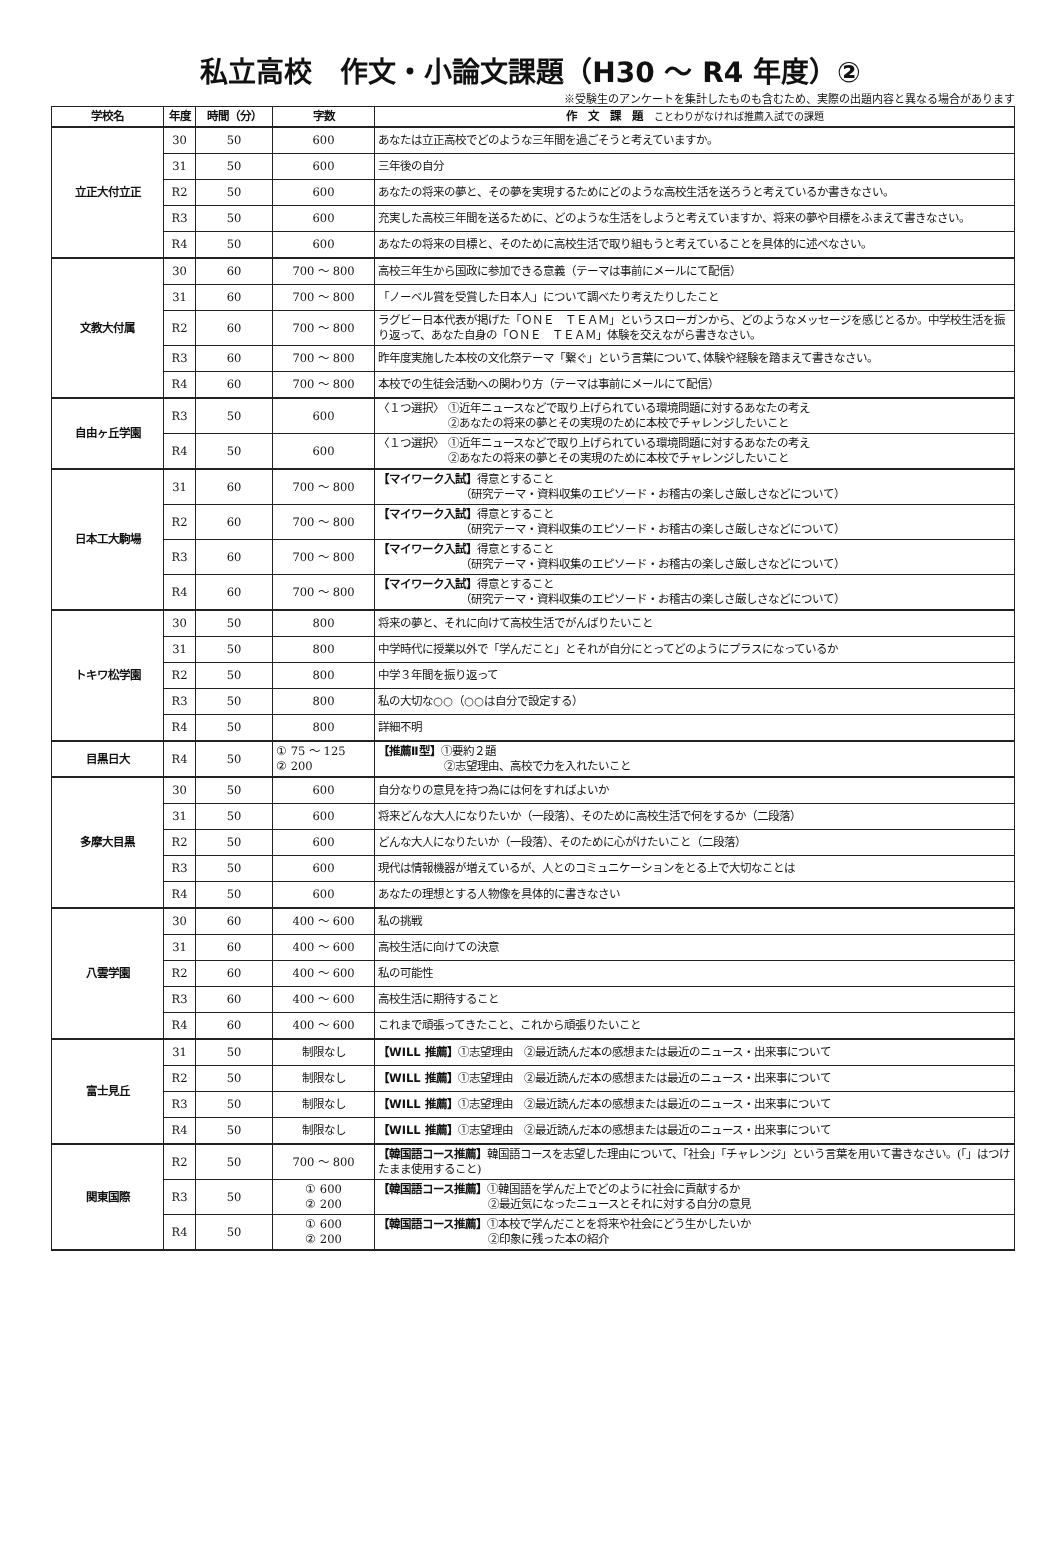私立高校　作文・小論文課題（H30 ～ R4 年度）②
※受験生のアンケートを集計したものも含むため、実際の出題内容と異なる場合があります
| 学校名 | 年度 | 時間（分） | 字数 | 作 文 課 題 ことわりがなければ推薦入試での課題 |
| --- | --- | --- | --- | --- |
| 立正大付立正 | 30 | 50 | 600 | あなたは立正高校でどのような三年間を過ごそうと考えていますか。 |
| | 31 | 50 | 600 | 三年後の自分 |
| | R2 | 50 | 600 | あなたの将来の夢と、その夢を実現するためにどのような高校生活を送ろうと考えているか書きなさい。 |
| | R3 | 50 | 600 | 充実した高校三年間を送るために、どのような生活をしようと考えていますか、将来の夢や目標をふまえて書きなさい。 |
| | R4 | 50 | 600 | あなたの将来の目標と、そのために高校生活で取り組もうと考えていることを具体的に述べなさい。 |
| 文教大付属 | 30 | 60 | 700 ～ 800 | 高校三年生から国政に参加できる意義（テーマは事前にメールにて配信） |
| | 31 | 60 | 700 ～ 800 | 「ノーベル賞を受賞した日本人」について調べたり考えたりしたこと |
| | R2 | 60 | 700 ～ 800 | ラグビー日本代表が掲げた「ＯＮＥ ＴＥＡＭ」というスローガンから、どのようなメッセージを感じとるか。中学校生活を振り返って、あなた自身の「ＯＮＥ ＴＥＡＭ」体験を交えながら書きなさい。 |
| | R3 | 60 | 700 ～ 800 | 昨年度実施した本校の文化祭テーマ「繋ぐ」という言葉について､体験や経験を踏まえて書きなさい。 |
| | R4 | 60 | 700 ～ 800 | 本校での生徒会活動への関わり方（テーマは事前にメールにて配信） |
| 自由ヶ丘学園 | R3 | 50 | 600 | 〈１つ選択〉 ①近年ニュースなどで取り上げられている環境問題に対するあなたの考え ②あなたの将来の夢とその実現のために本校でチャレンジしたいこと |
| | R4 | 50 | 600 | 〈１つ選択〉 ①近年ニュースなどで取り上げられている環境問題に対するあなたの考え ②あなたの将来の夢とその実現のために本校でチャレンジしたいこと |
| 日本工大駒場 | 31 | 60 | 700 ～ 800 | 【マイワーク入試】 得意とすること （研究テーマ・資料収集のエピソード・お稽古の楽しさ厳しさなどについて） |
| | R2 | 60 | 700 ～ 800 | 【マイワーク入試】 得意とすること （研究テーマ・資料収集のエピソード・お稽古の楽しさ厳しさなどについて） |
| | R3 | 60 | 700 ～ 800 | 【マイワーク入試】 得意とすること （研究テーマ・資料収集のエピソード・お稽古の楽しさ厳しさなどについて） |
| | R4 | 60 | 700 ～ 800 | 【マイワーク入試】 得意とすること （研究テーマ・資料収集のエピソード・お稽古の楽しさ厳しさなどについて） |
| トキワ松学園 | 30 | 50 | 800 | 将来の夢と、それに向けて高校生活でがんばりたいこと |
| | 31 | 50 | 800 | 中学時代に授業以外で「学んだこと」とそれが自分にとってどのようにプラスになっているか |
| | R2 | 50 | 800 | 中学３年間を振り返って |
| | R3 | 50 | 800 | 私の大切な○○（○○は自分で設定する） |
| | R4 | 50 | 800 | 詳細不明 |
| 目黒日大 | R4 | 50 | ① 75 ～ 125 ② 200 | 【推薦Ⅱ型】 ①要約２題 ②志望理由、高校で力を入れたいこと |
| 多摩大目黒 | 30 | 50 | 600 | 自分なりの意見を持つ為には何をすればよいか |
| | 31 | 50 | 600 | 将来どんな大人になりたいか（一段落）、そのために高校生活で何をするか（二段落） |
| | R2 | 50 | 600 | どんな大人になりたいか（一段落）、そのために心がけたいこと（二段落） |
| | R3 | 50 | 600 | 現代は情報機器が増えているが、人とのコミュニケーションをとる上で大切なことは |
| | R4 | 50 | 600 | あなたの理想とする人物像を具体的に書きなさい |
| 八雲学園 | 30 | 60 | 400 ～ 600 | 私の挑戦 |
| | 31 | 60 | 400 ～ 600 | 高校生活に向けての決意 |
| | R2 | 60 | 400 ～ 600 | 私の可能性 |
| | R3 | 60 | 400 ～ 600 | 高校生活に期待すること |
| | R4 | 60 | 400 ～ 600 | これまで頑張ってきたこと、これから頑張りたいこと |
| 富士見丘 | 31 | 50 | 制限なし | 【WILL 推薦】 ①志望理由 ②最近読んだ本の感想または最近のニュース・出来事について |
| | R2 | 50 | 制限なし | 【WILL 推薦】 ①志望理由 ②最近読んだ本の感想または最近のニュース・出来事について |
| | R3 | 50 | 制限なし | 【WILL 推薦】 ①志望理由 ②最近読んだ本の感想または最近のニュース・出来事について |
| | R4 | 50 | 制限なし | 【WILL 推薦】 ①志望理由 ②最近読んだ本の感想または最近のニュース・出来事について |
| 関東国際 | R2 | 50 | 700 ～ 800 | 【韓国語コース推薦】 韓国語コースを志望した理由について、「社会」「チャレンジ」という言葉を用いて書きなさい。(「」はつけたまま使用すること) |
| | R3 | 50 | ① 600 ② 200 | 【韓国語コース推薦】 ①韓国語を学んだ上でどのように社会に貢献するか ②最近気になったニュースとそれに対する自分の意見 |
| | R4 | 50 | ① 600 ② 200 | 【韓国語コース推薦】 ①本校で学んだことを将来や社会にどう生かしたいか ②印象に残った本の紹介 |